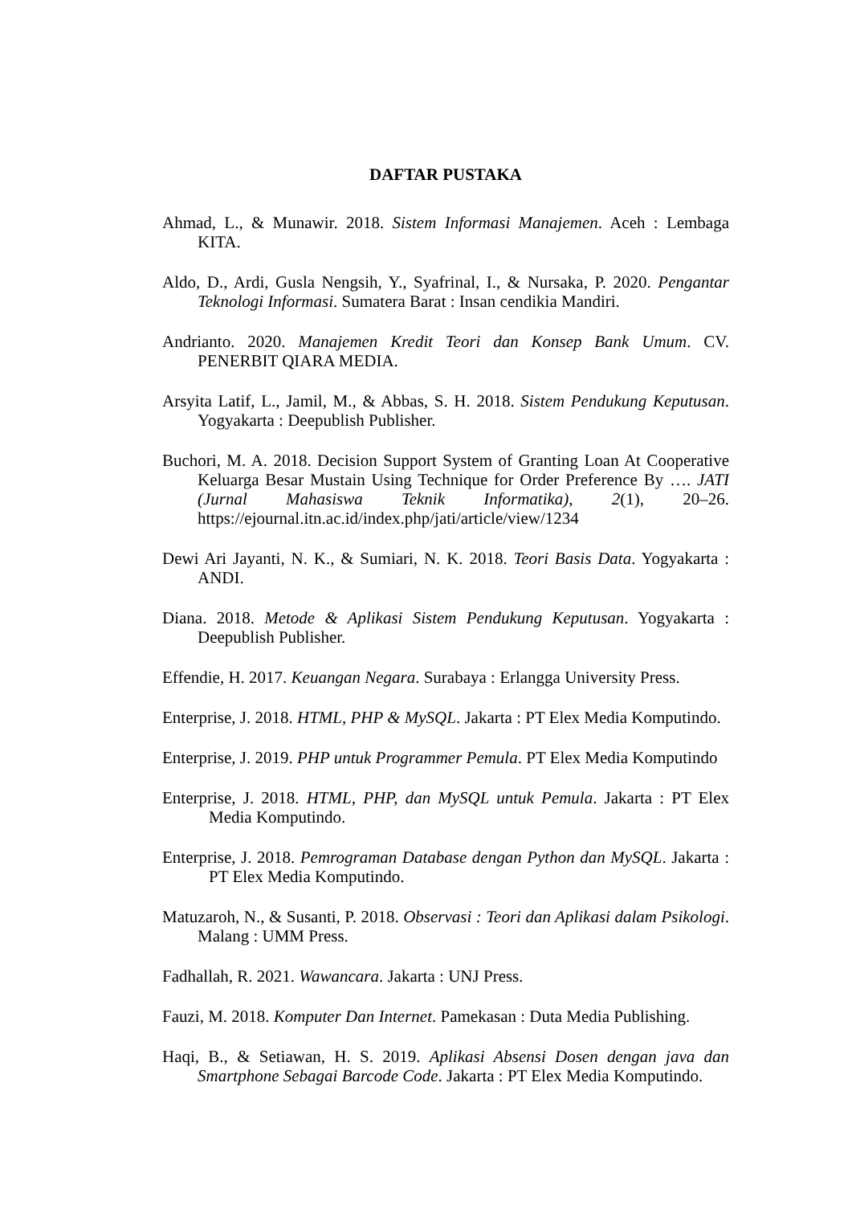DAFTAR PUSTAKA
Ahmad, L., & Munawir. 2018. Sistem Informasi Manajemen. Aceh : Lembaga KITA.
Aldo, D., Ardi, Gusla Nengsih, Y., Syafrinal, I., & Nursaka, P. 2020. Pengantar Teknologi Informasi. Sumatera Barat : Insan cendikia Mandiri.
Andrianto. 2020. Manajemen Kredit Teori dan Konsep Bank Umum. CV. PENERBIT QIARA MEDIA.
Arsyita Latif, L., Jamil, M., & Abbas, S. H. 2018. Sistem Pendukung Keputusan. Yogyakarta : Deepublish Publisher.
Buchori, M. A. 2018. Decision Support System of Granting Loan At Cooperative Keluarga Besar Mustain Using Technique for Order Preference By …. JATI (Jurnal Mahasiswa Teknik Informatika), 2(1), 20–26. https://ejournal.itn.ac.id/index.php/jati/article/view/1234
Dewi Ari Jayanti, N. K., & Sumiari, N. K. 2018. Teori Basis Data. Yogyakarta : ANDI.
Diana. 2018. Metode & Aplikasi Sistem Pendukung Keputusan. Yogyakarta : Deepublish Publisher.
Effendie, H. 2017. Keuangan Negara. Surabaya : Erlangga University Press.
Enterprise, J. 2018. HTML, PHP & MySQL. Jakarta : PT Elex Media Komputindo.
Enterprise, J. 2019. PHP untuk Programmer Pemula. PT Elex Media Komputindo
Enterprise, J. 2018. HTML, PHP, dan MySQL untuk Pemula. Jakarta : PT Elex Media Komputindo.
Enterprise, J. 2018. Pemrograman Database dengan Python dan MySQL. Jakarta : PT Elex Media Komputindo.
Matuzaroh, N., & Susanti, P. 2018. Observasi : Teori dan Aplikasi dalam Psikologi. Malang : UMM Press.
Fadhallah, R. 2021. Wawancara. Jakarta : UNJ Press.
Fauzi, M. 2018. Komputer Dan Internet. Pamekasan : Duta Media Publishing.
Haqi, B., & Setiawan, H. S. 2019. Aplikasi Absensi Dosen dengan java dan Smartphone Sebagai Barcode Code. Jakarta : PT Elex Media Komputindo.